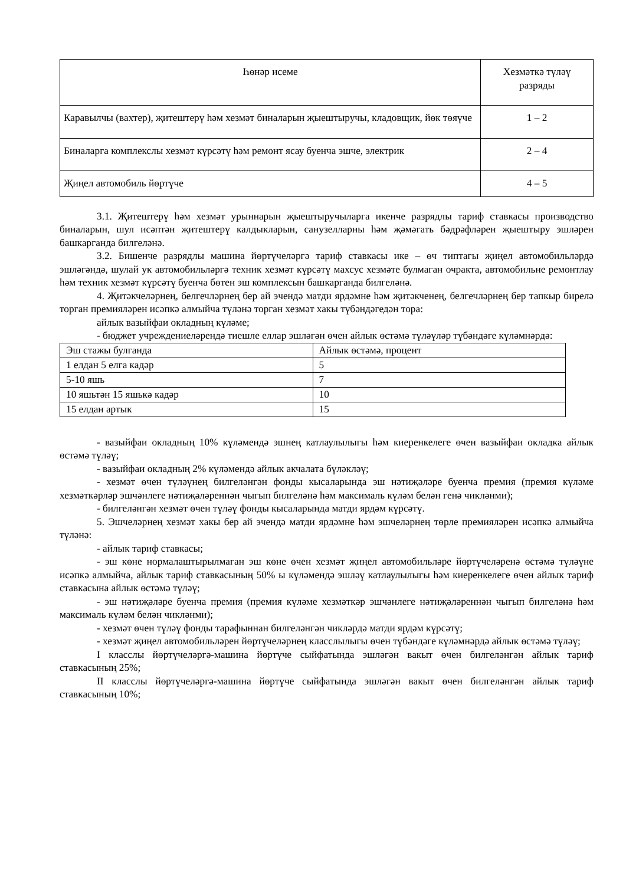| Һөнәр исеме | Хезмәткә түләү разряды |
| --- | --- |
| Каравылчы (вахтер), җитештерү һәм хезмәт биналарын җыештыручы, кладовщик, йөк төяүче | 1 – 2 |
| Биналарга комплекслы хезмәт күрсәтү һәм ремонт ясау буенча эшче, электрик | 2 – 4 |
| Җиңел автомобиль йөртүче | 4 – 5 |
3.1. Җитештерү һәм хезмәт урыннарын җыештыручыларга икенче разрядлы тариф ставкасы производство биналарын, шул исәптән җитештерү калдыкларын, санузелларны һәм җәмәгать бәдрәфләрен җыештыру эшләрен башкарганда билгеләнә.
3.2. Бишенче разрядлы машина йөртүчеләргә тариф ставкасы ике – өч типтагы җиңел автомобильләрдә эшләгәндә, шулай ук автомобильләргә техник хезмәт күрсәтү махсус хезмәте булмаган очракта, автомобильне ремонтлау һәм техник хезмәт күрсәтү буенча бөтен эш комплексын башкарганда билгеләнә.
4. Җитәкчеләрнең, белгечләрнең бер ай эчендә матди ярдәмне һәм җитәкченең, белгечләрнең бер тапкыр бирелә торган премияләрен исәпкә алмыйча түләнә торган хезмәт хакы түбәндәгедән тора:
айлык вазыйфаи окладның күләме;
- бюджет учреждениеләрендә тиешле еллар эшләгән өчен айлык өстәмә түләүләр түбәндәге күләмнәрдә:
| Эш стажы булганда | Айлык өстәмә, процент |
| 1 елдан 5 елга кадәр | 5 |
| 5-10 яшь | 7 |
| 10 яшьтән 15 яшькә кадәр | 10 |
| 15 елдан артык | 15 |
- вазыйфаи окладның 10% күләмендә эшнең катлаулылыгы һәм киеренкелеге өчен вазыйфаи окладка айлык өстәмә түләү;
- вазыйфаи окладның 2% күләмендә айлык акчалата бүләкләү;
- хезмәт өчен түләүнең билгеләнгән фонды кысаларында эш нәтиҗәләре буенча премия (премия күләме хезмәткәрләр эшчәнлеге нәтиҗәләреннән чыгып билгеләнә һәм максималь күләм белән генә чикләнми);
- билгеләнгән хезмәт өчен түләү фонды кысаларында матди ярдәм күрсәтү.
5. Эшчеләрнең хезмәт хакы бер ай эчендә матди ярдәмне һәм эшчеләрнең төрле премияләрен исәпкә алмыйча түләнә:
- айлык тариф ставкасы;
- эш көне нормалаштырылмаган эш көне өчен хезмәт җиңел автомобильләре йөртүчеләренә өстәмә түләүне исәпкә алмыйча, айлык тариф ставкасының 50% ы күләмендә эшләү катлаулылыгы һәм киеренкелеге өчен айлык тариф ставкасына айлык өстәмә түләү;
- эш нәтиҗәләре буенча премия (премия күләме хезмәткәр эшчәнлеге нәтиҗәләреннән чыгып билгеләнә һәм максималь күләм белән чикләнми);
- хезмәт өчен түләү фонды тарафыннан билгеләнгән чикләрдә матди ярдәм күрсәтү;
- хезмәт җиңел автомобильләрен йөртүчеләрнең класслылыгы өчен түбәндәге күләмнәрдә айлык өстәмә түләү;
I класслы йөртүчеләргә-машина йөртүче сыйфатында эшләгән вакыт өчен билгеләнгән айлык тариф ставкасының 25%;
II класслы йөртүчеләргә-машина йөртүче сыйфатында эшләгән вакыт өчен билгеләнгән айлык тариф ставкасының 10%;